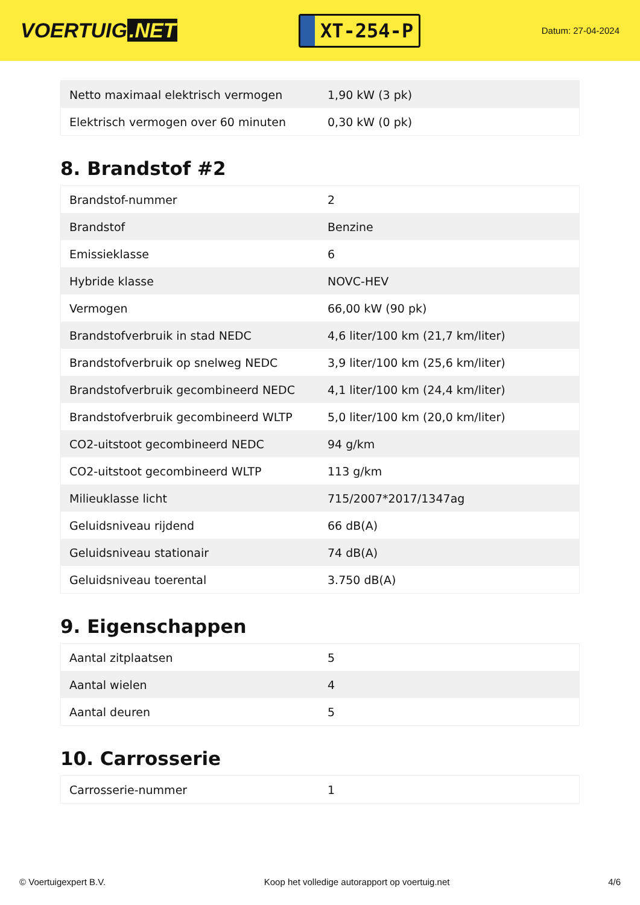VOERTUIG.NET
XT-254-P
Datum: 27-04-2024
| Netto maximaal elektrisch vermogen | 1,90 kW (3 pk) |
| Elektrisch vermogen over 60 minuten | 0,30 kW (0 pk) |
8. Brandstof #2
| Brandstof-nummer | 2 |
| Brandstof | Benzine |
| Emissieklasse | 6 |
| Hybride klasse | NOVC-HEV |
| Vermogen | 66,00 kW (90 pk) |
| Brandstofverbruik in stad NEDC | 4,6 liter/100 km (21,7 km/liter) |
| Brandstofverbruik op snelweg NEDC | 3,9 liter/100 km (25,6 km/liter) |
| Brandstofverbruik gecombineerd NEDC | 4,1 liter/100 km (24,4 km/liter) |
| Brandstofverbruik gecombineerd WLTP | 5,0 liter/100 km (20,0 km/liter) |
| CO2-uitstoot gecombineerd NEDC | 94 g/km |
| CO2-uitstoot gecombineerd WLTP | 113 g/km |
| Milieuklasse licht | 715/2007*2017/1347ag |
| Geluidsniveau rijdend | 66 dB(A) |
| Geluidsniveau stationair | 74 dB(A) |
| Geluidsniveau toerental | 3.750 dB(A) |
9. Eigenschappen
| Aantal zitplaatsen | 5 |
| Aantal wielen | 4 |
| Aantal deuren | 5 |
10. Carrosserie
| Carrosserie-nummer | 1 |
© Voertuigexpert B.V. Koop het volledige autorapport op voertuig.net 4/6